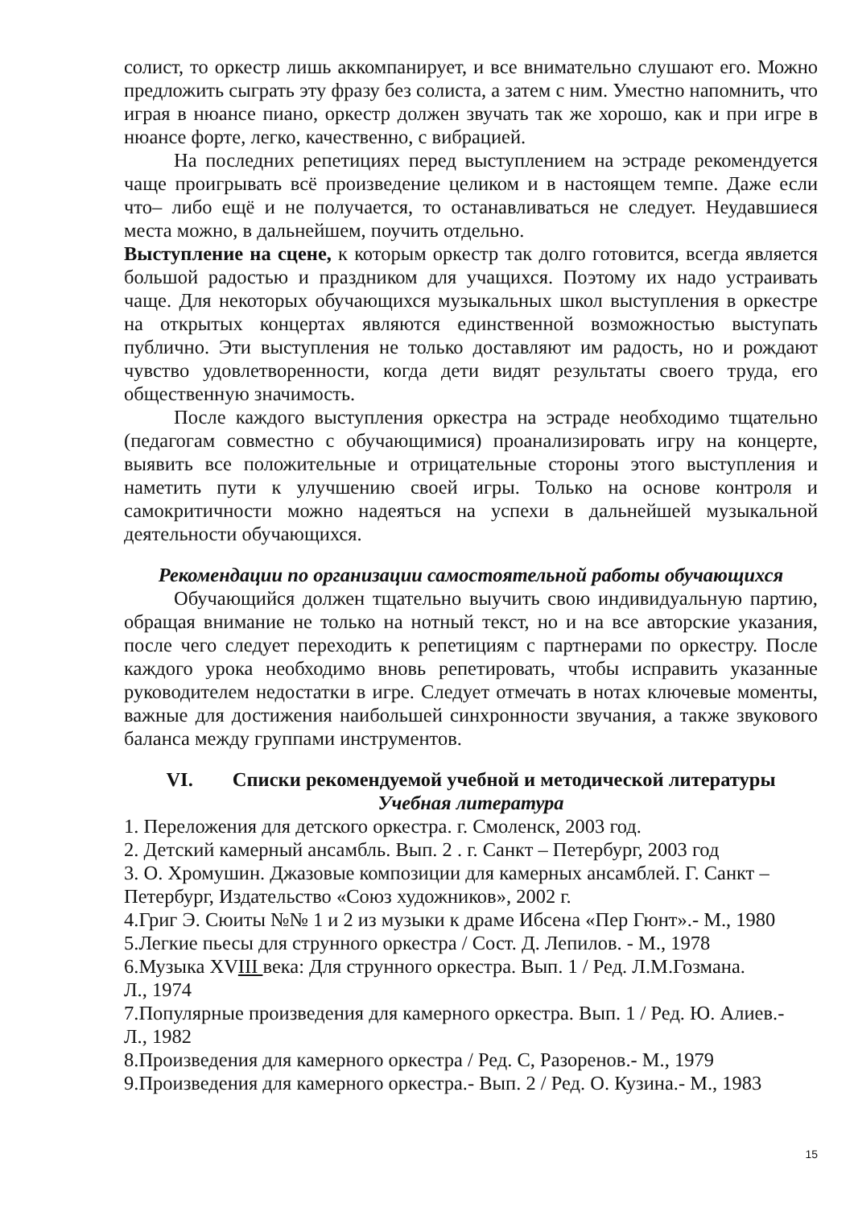солист, то оркестр лишь аккомпанирует, и все внимательно слушают его. Можно предложить сыграть эту фразу без солиста, а затем с ним. Уместно напомнить, что играя в нюансе пиано, оркестр должен звучать так же хорошо, как и при игре в нюансе форте, легко, качественно, с вибрацией.
На последних репетициях перед выступлением на эстраде рекомендуется чаще проигрывать всё произведение целиком и в настоящем темпе. Даже если что– либо ещё и не получается, то останавливаться не следует. Неудавшиеся места можно, в дальнейшем, поучить отдельно.
Выступление на сцене, к которым оркестр так долго готовится, всегда является большой радостью и праздником для учащихся. Поэтому их надо устраивать чаще. Для некоторых обучающихся музыкальных школ выступления в оркестре на открытых концертах являются единственной возможностью выступать публично. Эти выступления не только доставляют им радость, но и рождают чувство удовлетворенности, когда дети видят результаты своего труда, его общественную значимость.
После каждого выступления оркестра на эстраде необходимо тщательно (педагогам совместно с обучающимися) проанализировать игру на концерте, выявить все положительные и отрицательные стороны этого выступления и наметить пути к улучшению своей игры. Только на основе контроля и самокритичности можно надеяться на успехи в дальнейшей музыкальной деятельности обучающихся.
Рекомендации по организации самостоятельной работы обучающихся
Обучающийся должен тщательно выучить свою индивидуальную партию, обращая внимание не только на нотный текст, но и на все авторские указания, после чего следует переходить к репетициям с партнерами по оркестру. После каждого урока необходимо вновь репетировать, чтобы исправить указанные руководителем недостатки в игре. Следует отмечать в нотах ключевые моменты, важные для достижения наибольшей синхронности звучания, а также звукового баланса между группами инструментов.
VI. Списки рекомендуемой учебной и методической литературы
Учебная литература
1. Переложения для детского оркестра. г. Смоленск, 2003 год.
2. Детский камерный ансамбль. Вып. 2 . г. Санкт – Петербург, 2003 год
3. О. Хромушин. Джазовые композиции для камерных ансамблей. Г. Санкт – Петербург, Издательство «Союз художников», 2002 г.
4.Григ Э. Сюиты №№ 1 и 2 из музыки к драме Ибсена «Пер Гюнт».- М., 1980
5.Легкие пьесы для струнного оркестра / Сост. Д. Лепилов. - М., 1978
6.Музыка XVIII века: Для струнного оркестра. Вып. 1 / Ред. Л.М.Гозмана.
Л., 1974
7.Популярные произведения для камерного оркестра. Вып. 1 / Ред. Ю. Алиев.-
Л., 1982
8.Произведения для камерного оркестра / Ред. С, Разоренов.- М., 1979
9.Произведения для камерного оркестра.- Вып. 2 / Ред. О. Кузина.- М., 1983
15